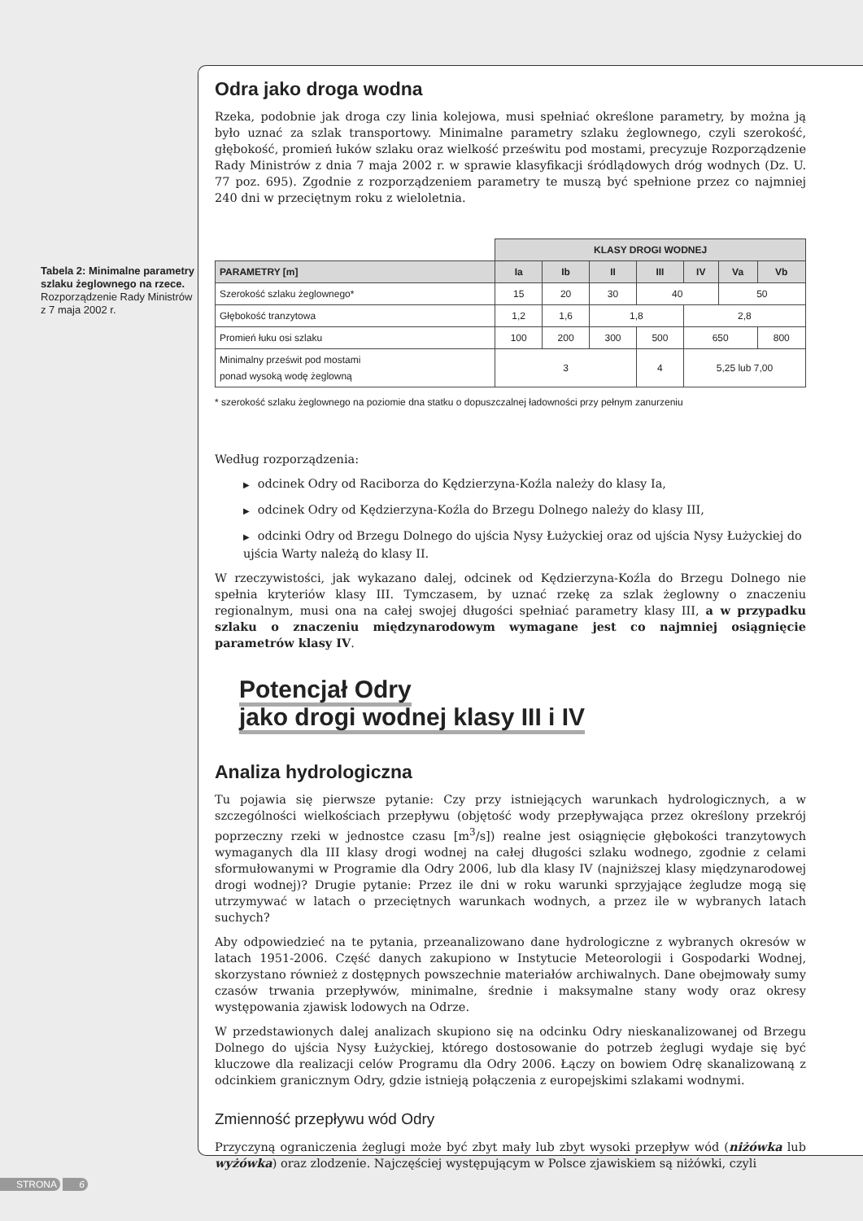Tabela 2: Minimalne parametry szlaku żeglownego na rzece. Rozporządzenie Rady Ministrów z 7 maja 2002 r.
Odra jako droga wodna
Rzeka, podobnie jak droga czy linia kolejowa, musi spełniać określone parametry, by można ją było uznać za szlak transportowy. Minimalne parametry szlaku żeglownego, czyli szerokość, głębokość, promień łuków szlaku oraz wielkość prześwitu pod mostami, precyzuje Rozporządzenie Rady Ministrów z dnia 7 maja 2002 r. w sprawie klasyfikacji śródlądowych dróg wodnych (Dz. U. 77 poz. 695). Zgodnie z rozporządzeniem parametry te muszą być spełnione przez co najmniej 240 dni w przeciętnym roku z wieloletnia.
| | KLASY DROGI WODNEJ | | | | | | |
| --- | --- | --- | --- | --- | --- | --- | --- |
| PARAMETRY [m] | Ia | Ib | II | III | IV | Va | Vb |
| Szerokość szlaku żeglownego* | 15 | 20 | 30 | 40 | | 50 | |
| Głębokość tranzytowa | 1,2 | 1,6 | 1,8 | | 2,8 | | |
| Promień łuku osi szlaku | 100 | 200 | 300 | 500 | 650 | | 800 |
| Minimalny prześwit pod mostami ponad wysoką wodę żeglowną | 3 | | | 4 | 5,25 lub 7,00 | | |
* szerokość szlaku żeglownego na poziomie dna statku o dopuszczalnej ładowności przy pełnym zanurzeniu
Według rozporządzenia:
▶ odcinek Odry od Raciborza do Kędzierzyna-Koźla należy do klasy Ia,
▶ odcinek Odry od Kędzierzyna-Koźla do Brzegu Dolnego należy do klasy III,
▶ odcinki Odry od Brzegu Dolnego do ujścia Nysy Łużyckiej oraz od ujścia Nysy Łużyckiej do ujścia Warty należą do klasy II.
W rzeczywistości, jak wykazano dalej, odcinek od Kędzierzyna-Koźla do Brzegu Dolnego nie spełnia kryteriów klasy III. Tymczasem, by uznać rzekę za szlak żeglowny o znaczeniu regionalnym, musi ona na całej swojej długości spełniać parametry klasy III, a w przypadku szlaku o znaczeniu międzynarodowym wymagane jest co najmniej osiągnięcie parametrów klasy IV.
Potencjał Odry
jako drogi wodnej klasy III i IV
Analiza hydrologiczna
Tu pojawia się pierwsze pytanie: Czy przy istniejących warunkach hydrologicznych, a w szczególności wielkościach przepływu (objętość wody przepływająca przez określony przekrój poprzeczny rzeki w jednostce czasu [m<sup>3</sup>/s]) realne jest osiągnięcie głębokości tranzytowych wymaganych dla III klasy drogi wodnej na całej długości szlaku wodnego, zgodnie z celami sformułowanymi w Programie dla Odry 2006, lub dla klasy IV (najniższej klasy międzynarodowej drogi wodnej)? Drugie pytanie: Przez ile dni w roku warunki sprzyjające żegludze mogą się utrzymywać w latach o przeciętnych warunkach wodnych, a przez ile w wybranych latach suchych?
Aby odpowiedzieć na te pytania, przeanalizowano dane hydrologiczne z wybranych okresów w latach 1951-2006. Część danych zakupiono w Instytucie Meteorologii i Gospodarki Wodnej, skorzystano również z dostępnych powszechnie materiałów archiwalnych. Dane obejmowały sumy czasów trwania przepływów, minimalne, średnie i maksymalne stany wody oraz okresy występowania zjawisk lodowych na Odrze.
W przedstawionych dalej analizach skupiono się na odcinku Odry nieskanalizowanej od Brzegu Dolnego do ujścia Nysy Łużyckiej, którego dostosowanie do potrzeb żeglugi wydaje się być kluczowe dla realizacji celów Programu dla Odry 2006. Łączy on bowiem Odrę skanalizowaną z odcinkiem granicznym Odry, gdzie istnieją połączenia z europejskimi szlakami wodnymi.
Zmienność przepływu wód Odry
Przyczyną ograniczenia żeglugi może być zbyt mały lub zbyt wysoki przepływ wód (niżówka lub wyżówka) oraz zlodzenie. Najczęściej występującym w Polsce zjawiskiem są niżówki, czyli
STRONA 6